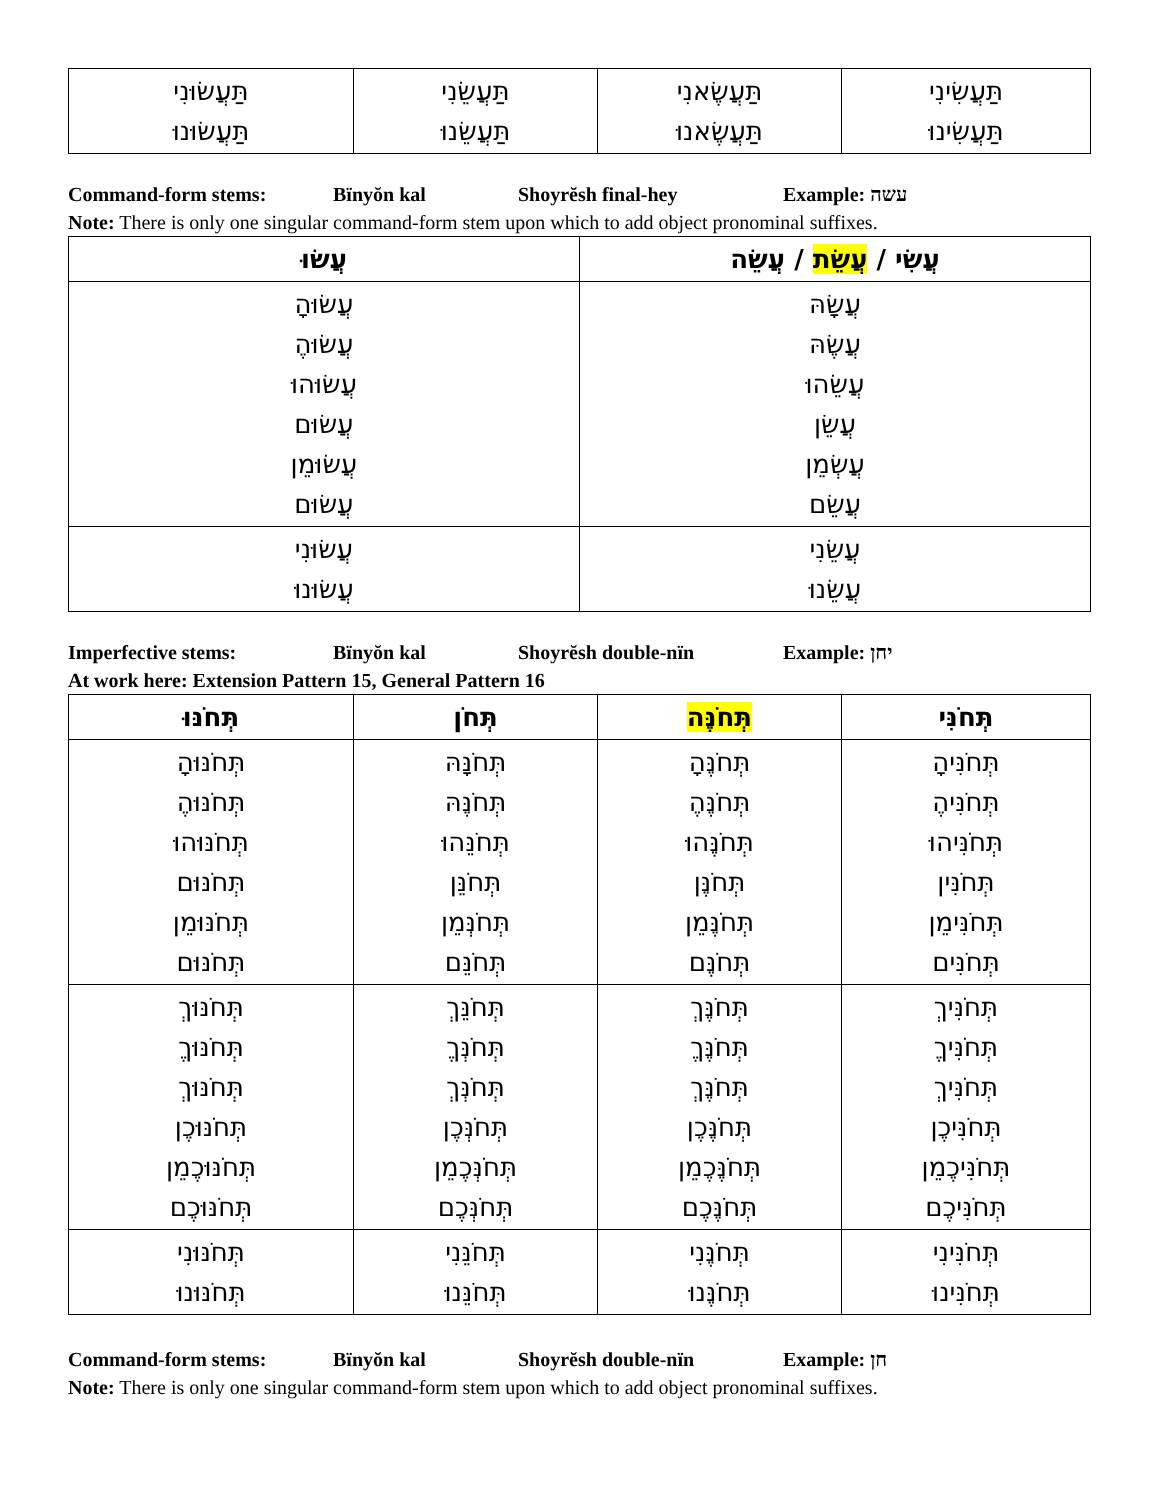| תַּעֲשִׂינִי תַּעֲשִׂינוּ | תַּעֲשֶׂאנִי תַּעֲשֶׂאנוּ | תַּעֲשֵׂנִי תַּעֲשֵׂנוּ | תַּעֲשׂוּנִי תַּעֲשׂוּנוּ |
Command-form stems: Bïnyŏn kal Shoyrĕsh final-hey Example: עשה
Note: There is only one singular command-form stem upon which to add object pronominal suffixes.
| עֲשִׂי / עֲשֵׂת / עֲשֵׂה | עֲשׂוּ |
| --- | --- |
| עֲשָׂהּ עֲשֶׂהּ עֲשֵׂהוּ עֲשֵׂן עֲשְׂמֵן עֲשֵׂם | עֲשׂוּהָ עֲשׂוּהֶ עֲשׂוּהוּ עֲשׂוּם עֲשׂוּמֵן עֲשׂוּם |
| עֲשֵׂנִי עֲשֵׂנוּ | עֲשׂוּנִי עֲשׂוּנוּ |
Imperfective stems: Bïnyŏn kal Shoyrĕsh double-nïn Example: יחן
At work here: Extension Pattern 15, General Pattern 16
| תְּחֹנִּי | תְּחֹנֶּה | תְּחֹן | תְּחֹנּוּ |
| --- | --- | --- | --- |
| תְּחֹנִּיהָ תְּחֹנִּיהֶ תְּחֹנִּיהוּ תְּחֹנִּין תְּחֹנִּימֵן תְּחֹנִּים | תְּחֹנֶּהָ תְּחֹנֶּהֶ תְּחֹנֶּהוּ תְּחֹנֶּן תְּחֹנֶּמֵן תְּחֹנֶּם | תְּחֹנָּהּ תְּחֹנֶּהּ תְּחֹנֵּהוּ תְּחֹנֵּן תְּחֹנְּמֵן תְּחֹנֵּם | תְּחֹנּוּהָ תְּחֹנּוּהֶ תְּחֹנּוּהוּ תְּחֹנּוּם תְּחֹנּוּמֵן תְּחֹנּוּם |
| תְּחֹנִּיךְ תְּחֹנִּיךֶ תְּחֹנִּיךְ תְּחֹנִּיכֶן תְּחֹנִּיכֶמֵן תְּחֹנִּיכֶם | תְּחֹנֶּךְ תְּחֹנֶּךֶ תְּחֹנֶּךְ תְּחֹנֶּכֶן תְּחֹנֶּכֶמֵן תְּחֹנֶּכֶם | תְּחֹנֵּךְ תְּחֹנְּךֶ תְּחֹנְּךְ תְּחֹנְּכֶן תְּחֹנְּכֶמֵן תְּחֹנְּכֶם | תְּחֹנּוּךְ תְּחֹנּוּךֶ תְּחֹנּוּךְ תְּחֹנּוּכֶן תְּחֹנּוּכֶמֵן תְּחֹנּוּכֶם |
| תְּחֹנִּינִי תְּחֹנִּינוּ | תְּחֹנֶּנִי תְּחֹנֶּנוּ | תְּחֹנֵּנִי תְּחֹנֵּנוּ | תְּחֹנּוּנִי תְּחֹנּוּנוּ |
Command-form stems: Bïnyŏn kal Shoyrĕsh double-nïn Example: חן
Note: There is only one singular command-form stem upon which to add object pronominal suffixes.